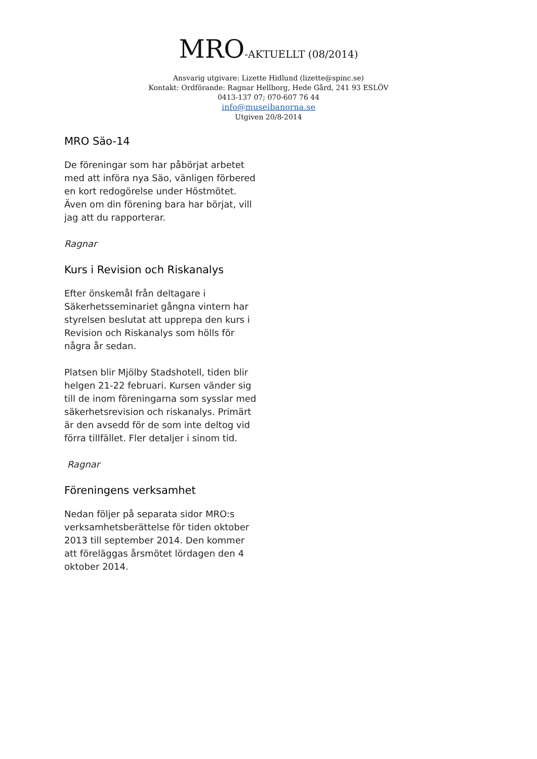MRO-AKTUELLT (08/2014)
Ansvarig utgivare: Lizette Hidlund (lizette@spinc.se)
Kontakt: Ordförande: Ragnar Hellborg, Hede Gård, 241 93 ESLÖV
0413-137 07; 070-607 76 44
info@museibanorna.se
Utgiven 20/8-2014
MRO Säo-14
De föreningar som har påbörjat arbetet med att införa nya Säo, vänligen förbered en kort redogörelse under Höstmötet. Även om din förening bara har börjat, vill jag att du rapporterar.
Ragnar
Kurs i Revision och Riskanalys
Efter önskemål från deltagare i Säkerhetsseminariet gångna vintern har styrelsen beslutat att upprepa den kurs i Revision och Riskanalys som hölls för några år sedan.
Platsen blir Mjölby Stadshotell, tiden blir helgen 21-22 februari. Kursen vänder sig till de inom föreningarna som sysslar med säkerhetsrevision och riskanalys. Primärt är den avsedd för de som inte deltog vid förra tillfället. Fler detaljer i sinom tid.
Ragnar
Föreningens verksamhet
Nedan följer på separata sidor MRO:s verksamhetsberättelse för tiden oktober 2013 till september 2014. Den kommer att föreläggas årsmötet lördagen den 4 oktober 2014.